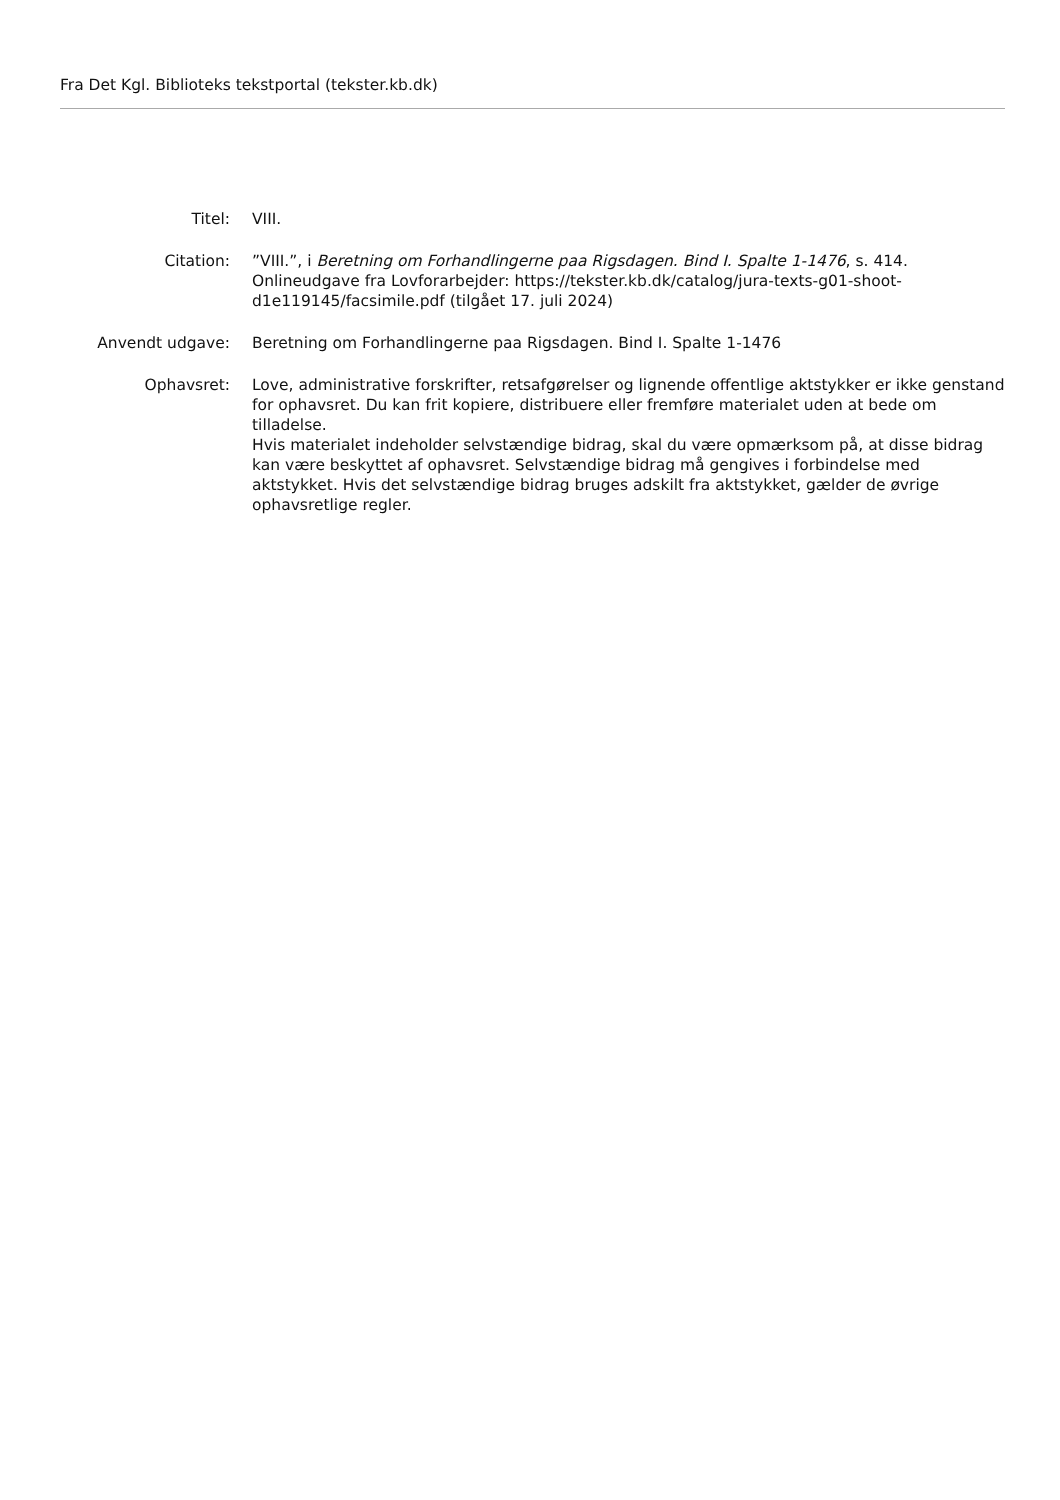Fra Det Kgl. Biblioteks tekstportal (tekster.kb.dk)
| Titel: | VIII. |
| Citation: | ”VIII.”, i Beretning om Forhandlingerne paa Rigsdagen. Bind I. Spalte 1-1476 , s. 414. Onlineudgave fra Lovforarbejder: https://tekster.kb.dk/catalog/jura-texts-g01-shoot-d1e119145/facsimile.pdf (tilgået 17. juli 2024) |
| Anvendt udgave: | Beretning om Forhandlingerne paa Rigsdagen. Bind I. Spalte 1-1476 |
| Ophavsret: | Love, administrative forskrifter, retsafgørelser og lignende offentlige aktstykker er ikke genstand for ophavsret. Du kan frit kopiere, distribuere eller fremføre materialet uden at bede om tilladelse. Hvis materialet indeholder selvstændige bidrag, skal du være opmærksom på, at disse bidrag kan være beskyttet af ophavsret. Selvstændige bidrag må gengives i forbindelse med aktstykket. Hvis det selvstændige bidrag bruges adskilt fra aktstykket, gælder de øvrige ophavsretlige regler. |